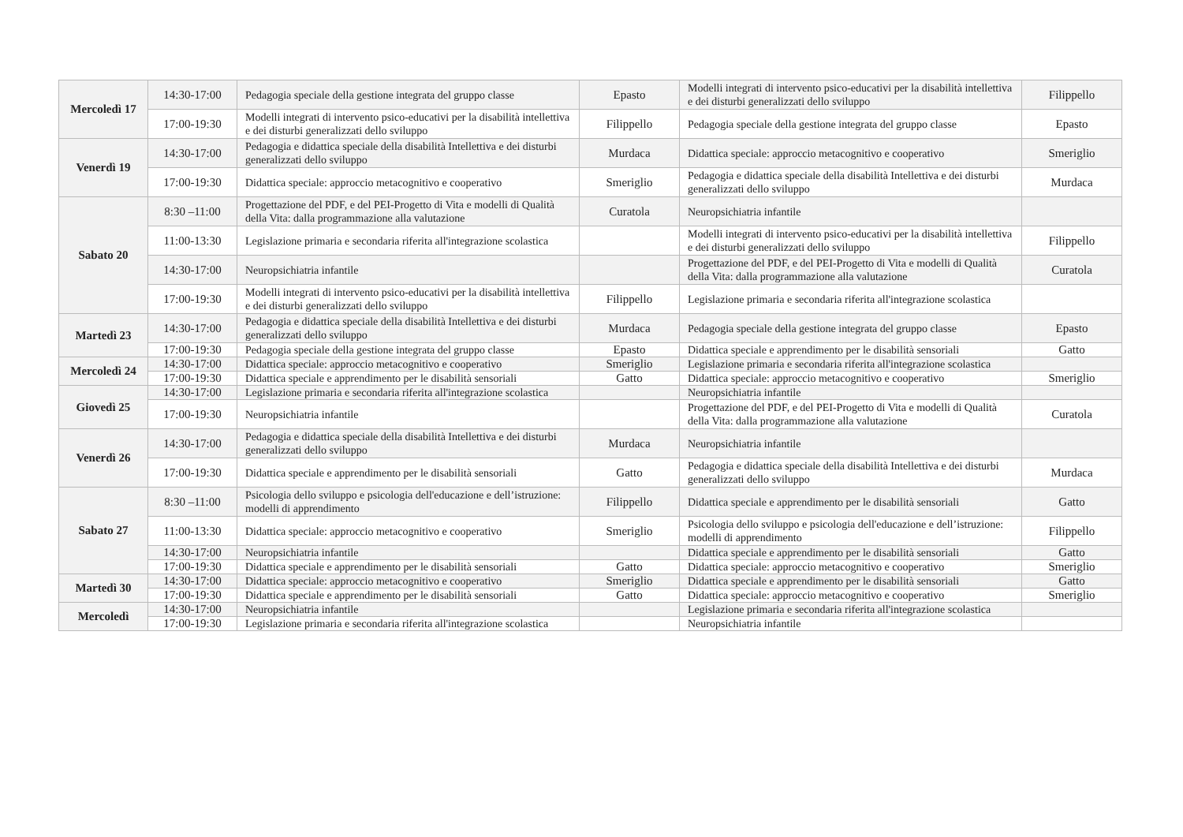| Mercoledì 17 | 14:30-17:00 | Pedagogia speciale della gestione integrata del gruppo classe | Epasto | Modelli integrati di intervento psico-educativi per la disabilità intellettiva e dei disturbi generalizzati dello sviluppo | Filippello |
| | 17:00-19:30 | Modelli integrati di intervento psico-educativi per la disabilità intellettiva e dei disturbi generalizzati dello sviluppo | Filippello | Pedagogia speciale della gestione integrata del gruppo classe | Epasto |
| Venerdì 19 | 14:30-17:00 | Pedagogia e didattica speciale della disabilità Intellettiva e dei disturbi generalizzati dello sviluppo | Murdaca | Didattica speciale: approccio metacognitivo e cooperativo | Smeriglio |
| | 17:00-19:30 | Didattica speciale: approccio metacognitivo e cooperativo | Smeriglio | Pedagogia e didattica speciale della disabilità Intellettiva e dei disturbi generalizzati dello sviluppo | Murdaca |
| Sabato 20 | 8:30 –11:00 | Progettazione del PDF, e del PEI-Progetto di Vita e modelli di Qualità della Vita: dalla programmazione alla valutazione | Curatola | Neuropsichiatria infantile | |
| | 11:00-13:30 | Legislazione primaria e secondaria riferita all'integrazione scolastica | | Modelli integrati di intervento psico-educativi per la disabilità intellettiva e dei disturbi generalizzati dello sviluppo | Filippello |
| | 14:30-17:00 | Neuropsichiatria infantile | | Progettazione del PDF, e del PEI-Progetto di Vita e modelli di Qualità della Vita: dalla programmazione alla valutazione | Curatola |
| | 17:00-19:30 | Modelli integrati di intervento psico-educativi per la disabilità intellettiva e dei disturbi generalizzati dello sviluppo | Filippello | Legislazione primaria e secondaria riferita all'integrazione scolastica | |
| Martedì 23 | 14:30-17:00 | Pedagogia e didattica speciale della disabilità Intellettiva e dei disturbi generalizzati dello sviluppo | Murdaca | Pedagogia speciale della gestione integrata del gruppo classe | Epasto |
| | 17:00-19:30 | Pedagogia speciale della gestione integrata del gruppo classe | Epasto | Didattica speciale e apprendimento per le disabilità sensoriali | Gatto |
| Mercoledì 24 | 14:30-17:00 | Didattica speciale: approccio metacognitivo e cooperativo | Smeriglio | Legislazione primaria e secondaria riferita all'integrazione scolastica | |
| | 17:00-19:30 | Didattica speciale e apprendimento per le disabilità sensoriali | Gatto | Didattica speciale: approccio metacognitivo e cooperativo | Smeriglio |
| Giovedì 25 | 14:30-17:00 | Legislazione primaria e secondaria riferita all'integrazione scolastica | | Neuropsichiatria infantile | |
| | 17:00-19:30 | Neuropsichiatria infantile | | Progettazione del PDF, e del PEI-Progetto di Vita e modelli di Qualità della Vita: dalla programmazione alla valutazione | Curatola |
| Venerdì 26 | 14:30-17:00 | Pedagogia e didattica speciale della disabilità Intellettiva e dei disturbi generalizzati dello sviluppo | Murdaca | Neuropsichiatria infantile | |
| | 17:00-19:30 | Didattica speciale e apprendimento per le disabilità sensoriali | Gatto | Pedagogia e didattica speciale della disabilità Intellettiva e dei disturbi generalizzati dello sviluppo | Murdaca |
| Sabato 27 | 8:30 –11:00 | Psicologia dello sviluppo e psicologia dell'educazione e dell’istruzione: modelli di apprendimento | Filippello | Didattica speciale e apprendimento per le disabilità sensoriali | Gatto |
| | 11:00-13:30 | Didattica speciale: approccio metacognitivo e cooperativo | Smeriglio | Psicologia dello sviluppo e psicologia dell'educazione e dell’istruzione: modelli di apprendimento | Filippello |
| | 14:30-17:00 | Neuropsichiatria infantile | | Didattica speciale e apprendimento per le disabilità sensoriali | Gatto |
| | 17:00-19:30 | Didattica speciale e apprendimento per le disabilità sensoriali | Gatto | Didattica speciale: approccio metacognitivo e cooperativo | Smeriglio |
| Martedì 30 | 14:30-17:00 | Didattica speciale: approccio metacognitivo e cooperativo | Smeriglio | Didattica speciale e apprendimento per le disabilità sensoriali | Gatto |
| | 17:00-19:30 | Didattica speciale e apprendimento per le disabilità sensoriali | Gatto | Didattica speciale: approccio metacognitivo e cooperativo | Smeriglio |
| Mercoledì | 14:30-17:00 | Neuropsichiatria infantile | | Legislazione primaria e secondaria riferita all'integrazione scolastica | |
| | 17:00-19:30 | Legislazione primaria e secondaria riferita all'integrazione scolastica | | Neuropsichiatria infantile | |